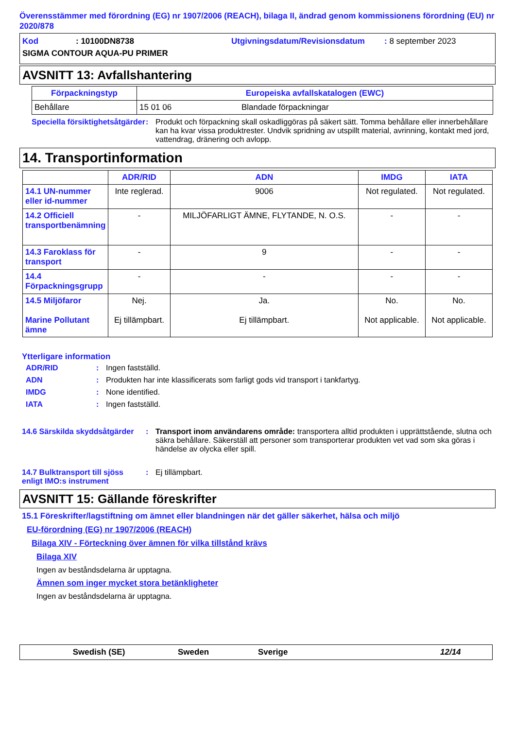Överensstämmer med förordning (EG) nr 1907/2006 (REACH), bilaga II, ändrad genom kommissionens förordning (EU) nr 2020/878
Kod: 10100DN8738 Utgivningsdatum/Revisionsdatum: 8 september 2023
SIGMA CONTOUR AQUA-PU PRIMER
AVSNITT 13: Avfallshantering
| Förpackningstyp | Europeiska avfallskatalogen (EWC) | |
| --- | --- | --- |
| Behållare | 15 01 06 | Blandade förpackningar |
Speciella försiktighetsåtgärder
: Produkt och förpackning skall oskadliggöras på säkert sätt. Tomma behållare eller innerbehållare kan ha kvar vissa produktrester. Undvik spridning av utspillt material, avrinning, kontakt med jord, vattendrag, dränering och avlopp.
14. Transportinformation
| | ADR/RID | ADN | IMDG | IATA |
| 14.1 UN-nummer eller id-nummer | Inte reglerad. | 9006 | Not regulated. | Not regulated. |
| 14.2 Officiell transportbenämning | - | MILJÖFARLIGT ÄMNE, FLYTANDE, N. O.S. | - | - |
| 14.3 Faroklass för transport | - | 9 | - | - |
| 14.4 Förpackningsgrupp | - | - | - | - |
| 14.5 Miljöfaror Marine Pollutant ämne | Nej. Ej tillämpbart. | Ja. Ej tillämpbart. | No. Not applicable. | No. Not applicable. |
Ytterligare information
ADR/RID: Ingen fastställd.
ADN: Produkten har inte klassificerats som farligt gods vid transport i tankfartyg.
IMDG: None identified.
IATA: Ingen fastställd.
14.6 Särskilda skyddsåtgärder
: Transport inom användarens område: transportera alltid produkten i upprättstående, slutna och säkra behållare. Säkerställ att personer som transporterar produkten vet vad som ska göras i händelse av olycka eller spill.
14.7 Bulktransport till sjöss enligt IMO:s instrument
: Ej tillämpbart.
AVSNITT 15: Gällande föreskrifter
15.1 Föreskrifter/lagstiftning om ämnet eller blandningen när det gäller säkerhet, hälsa och miljö
EU-förordning (EG) nr 1907/2006 (REACH)
Bilaga XIV - Förteckning över ämnen för vilka tillstånd krävs
Bilaga XIV
Ingen av beståndsdelarna är upptagna.
Ämnen som inger mycket stora betänkligheter
Ingen av beståndsdelarna är upptagna.
Swedish (SE) Sweden Sverige 12/14